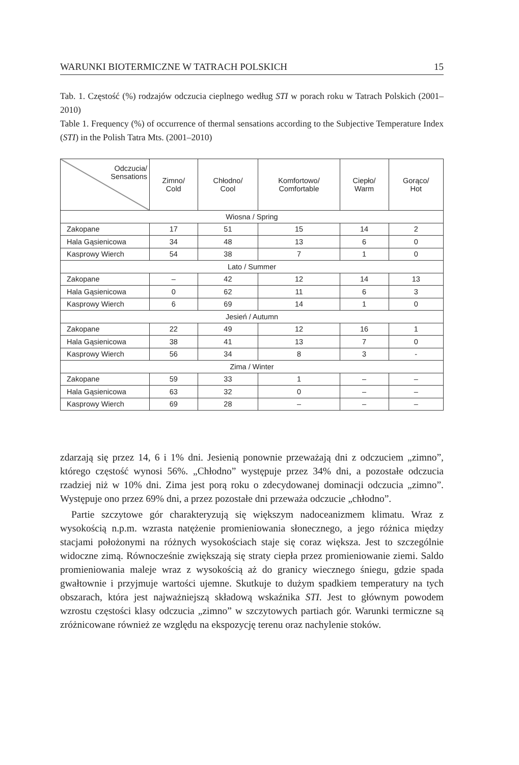WARUNKI BIOTERMICZNE W TATRACH POLSKICH 15
Tab. 1. Częstość (%) rodzajów odczucia cieplnego według STI w porach roku w Tatrach Polskich (2001–2010)
Table 1. Frequency (%) of occurrence of thermal sensations according to the Subjective Temperature Index (STI) in the Polish Tatra Mts. (2001–2010)
| Odczucia/ Sensations | Zimno/ Cold | Chłodno/ Cool | Komfortowo/ Comfortable | Ciepło/ Warm | Gorąco/ Hot |
| --- | --- | --- | --- | --- | --- |
| Wiosna / Spring | | | | | |
| Zakopane | 17 | 51 | 15 | 14 | 2 |
| Hala Gąsienicowa | 34 | 48 | 13 | 6 | 0 |
| Kasprowy Wierch | 54 | 38 | 7 | 1 | 0 |
| Lato / Summer | | | | | |
| Zakopane | – | 42 | 12 | 14 | 13 |
| Hala Gąsienicowa | 0 | 62 | 11 | 6 | 3 |
| Kasprowy Wierch | 6 | 69 | 14 | 1 | 0 |
| Jesień / Autumn | | | | | |
| Zakopane | 22 | 49 | 12 | 16 | 1 |
| Hala Gąsienicowa | 38 | 41 | 13 | 7 | 0 |
| Kasprowy Wierch | 56 | 34 | 8 | 3 | - |
| Zima / Winter | | | | | |
| Zakopane | 59 | 33 | 1 | – | – |
| Hala Gąsienicowa | 63 | 32 | 0 | – | – |
| Kasprowy Wierch | 69 | 28 | – | – | – |
zdarzają się przez 14, 6 i 1% dni. Jesienią ponownie przeważają dni z odczuciem „zimno”, którego częstość wynosi 56%. „Chłodno” występuje przez 34% dni, a pozostałe odczucia rzadziej niż w 10% dni. Zima jest porą roku o zdecydowanej dominacji odczucia „zimno”. Występuje ono przez 69% dni, a przez pozostałe dni przeważa odczucie „chłodno”.
Partie szczytowe gór charakteryzują się większym nadoceanizmem klimatu. Wraz z wysokością n.p.m. wzrasta natężenie promieniowania słonecznego, a jego różnica między stacjami położonymi na różnych wysokościach staje się coraz większa. Jest to szczególnie widoczne zimą. Równocześnie zwiększają się straty ciepła przez promieniowanie ziemi. Saldo promieniowania maleje wraz z wysokością aż do granicy wiecznego śniegu, gdzie spada gwałtownie i przyjmuje wartości ujemne. Skutkuje to dużym spadkiem temperatury na tych obszarach, która jest najważniejszą składową wskaźnika STI. Jest to głównym powodem wzrostu częstości klasy odczucia „zimno” w szczytowych partiach gór. Warunki termiczne są zróżnicowane również ze względu na ekspozycję terenu oraz nachylenie stoków.